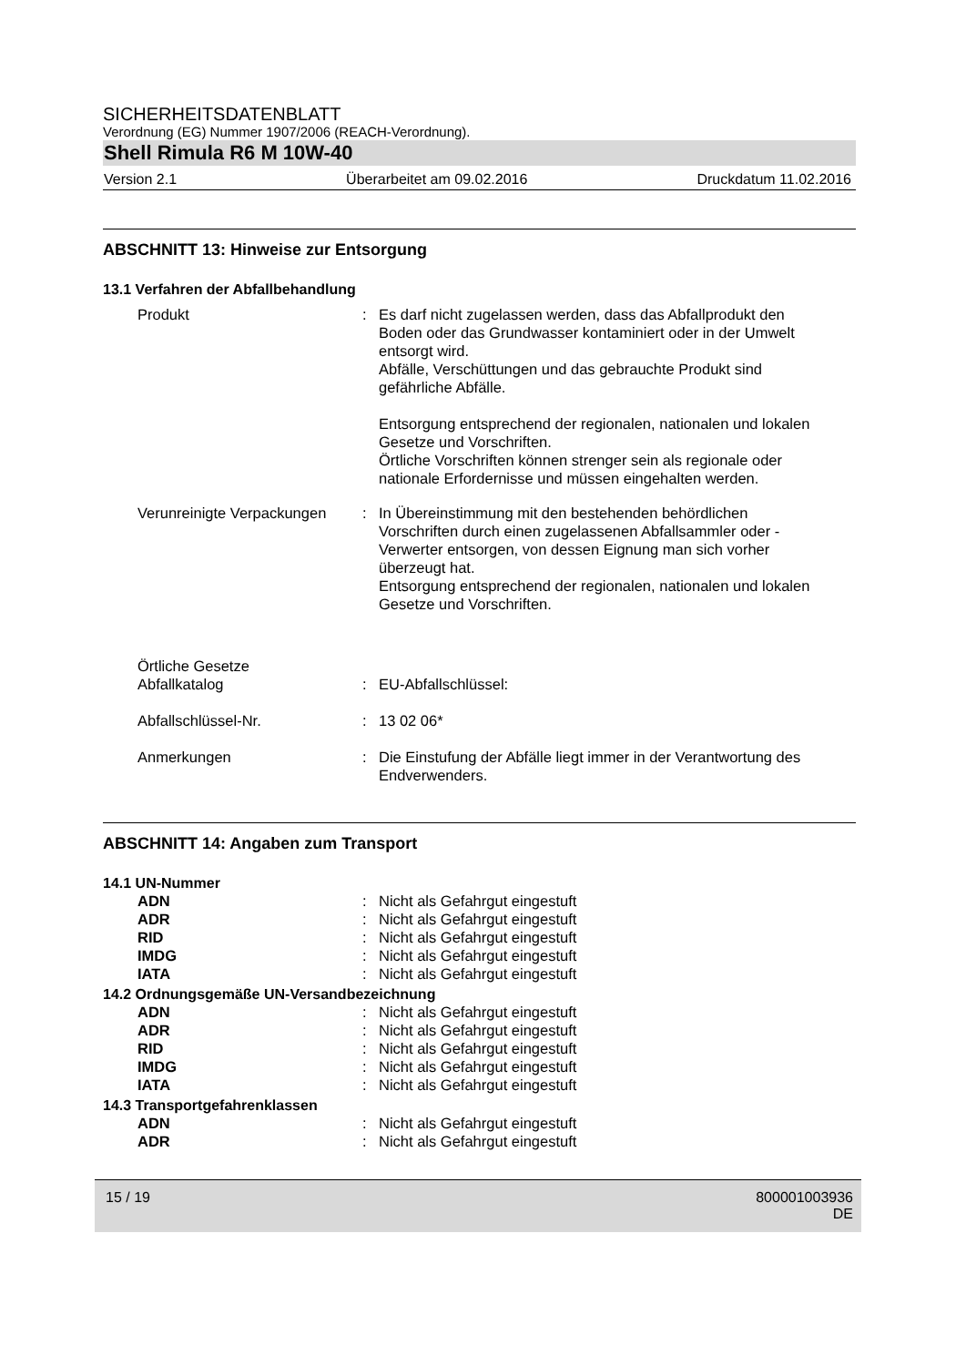SICHERHEITSDATENBLATT
Verordnung (EG) Nummer 1907/2006 (REACH-Verordnung).
Shell Rimula R6 M 10W-40
Version 2.1 Überarbeitet am 09.02.2016 Druckdatum 11.02.2016
ABSCHNITT 13: Hinweise zur Entsorgung
13.1 Verfahren der Abfallbehandlung
Produkt : Es darf nicht zugelassen werden, dass das Abfallprodukt den Boden oder das Grundwasser kontaminiert oder in der Umwelt entsorgt wird.
Abfälle, Verschüttungen und das gebrauchte Produkt sind gefährliche Abfälle.
Entsorgung entsprechend der regionalen, nationalen und lokalen Gesetze und Vorschriften.
Örtliche Vorschriften können strenger sein als regionale oder nationale Erfordernisse und müssen eingehalten werden.
Verunreinigte Verpackungen
: In Übereinstimmung mit den bestehenden behördlichen Vorschriften durch einen zugelassenen Abfallsammler oder -Verwerter entsorgen, von dessen Eignung man sich vorher überzeugt hat.
Entsorgung entsprechend der regionalen, nationalen und lokalen Gesetze und Vorschriften.
Örtliche Gesetze
Abfallkatalog
:
EU-Abfallschlüssel:
Abfallschlüssel-Nr. : 13 02 06*
Anmerkungen : Die Einstufung der Abfälle liegt immer in der Verantwortung des Endverwenders.
ABSCHNITT 14: Angaben zum Transport
14.1 UN-Nummer
ADN : Nicht als Gefahrgut eingestuft
ADR : Nicht als Gefahrgut eingestuft
RID : Nicht als Gefahrgut eingestuft
IMDG : Nicht als Gefahrgut eingestuft
IATA : Nicht als Gefahrgut eingestuft
14.2 Ordnungsgemäße UN-Versandbezeichnung
ADN : Nicht als Gefahrgut eingestuft
ADR : Nicht als Gefahrgut eingestuft
RID : Nicht als Gefahrgut eingestuft
IMDG : Nicht als Gefahrgut eingestuft
IATA : Nicht als Gefahrgut eingestuft
14.3 Transportgefahrenklassen
ADN : Nicht als Gefahrgut eingestuft
ADR : Nicht als Gefahrgut eingestuft
15 / 19 800001003936
DE